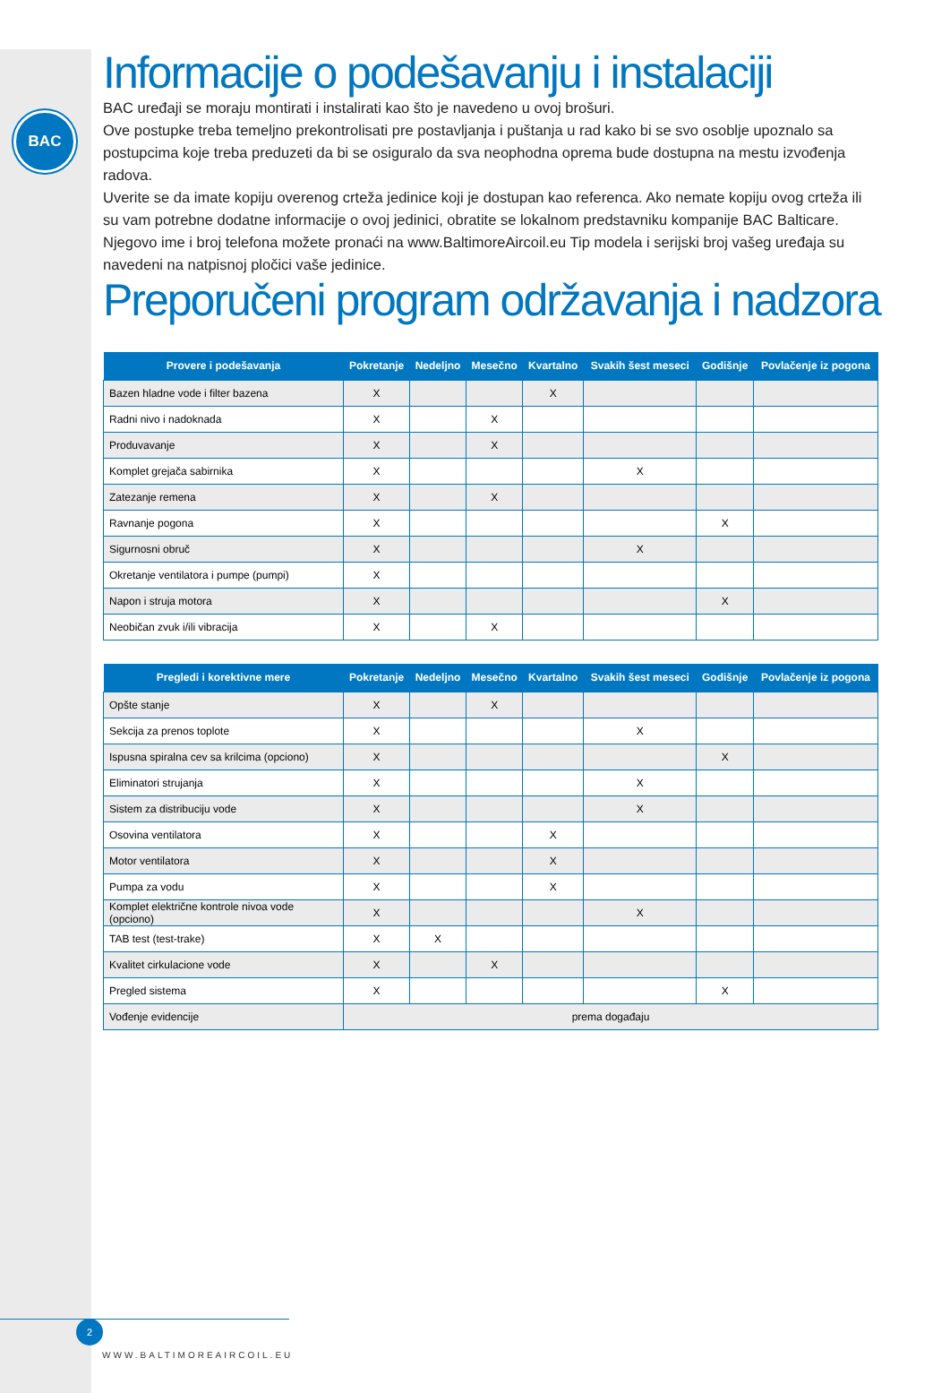BAC
Informacije o podešavanju i instalaciji
BAC uređaji se moraju montirati i instalirati kao što je navedeno u ovoj brošuri.
Ove postupke treba temeljno prekontrolisati pre postavljanja i puštanja u rad kako bi se svo osoblje upoznalo sa postupcima koje treba preduzeti da bi se osiguralo da sva neophodna oprema bude dostupna na mestu izvođenja radova.
Uverite se da imate kopiju overenog crteža jedinice koji je dostupan kao referenca. Ako nemate kopiju ovog crteža ili su vam potrebne dodatne informacije o ovoj jedinici, obratite se lokalnom predstavniku kompanije BAC Balticare. Njegovo ime i broj telefona možete pronaći na www.BaltimoreAircoil.eu Tip modela i serijski broj vašeg uređaja su navedeni na natpisnoj pločici vaše jedinice.
Preporučeni program održavanja i nadzora
| Provere i podešavanja | Pokretanje | Nedeljno | Mesečno | Kvartalno | Svakih šest meseci | Godišnje | Povlačenje iz pogona |
| --- | --- | --- | --- | --- | --- | --- | --- |
| Bazen hladne vode i filter bazena | X | | | X | | | |
| Radni nivo i nadoknada | X | | X | | | | |
| Produvavanje | X | | X | | | | |
| Komplet grejača sabirnika | X | | | | X | | |
| Zatezanje remena | X | | X | | | | |
| Ravnanje pogona | X | | | | | X | |
| Sigurnosni obruč | X | | | | X | | |
| Okretanje ventilatora i pumpe (pumpi) | X | | | | | | |
| Napon i struja motora | X | | | | | X | |
| Neobičan zvuk i/ili vibracija | X | | X | | | | |
| Pregledi i korektivne mere | Pokretanje | Nedeljno | Mesečno | Kvartalno | Svakih šest meseci | Godišnje | Povlačenje iz pogona |
| --- | --- | --- | --- | --- | --- | --- | --- |
| Opšte stanje | X | | X | | | | |
| Sekcija za prenos toplote | X | | | | X | | |
| Ispusna spiralna cev sa krilcima (opciono) | X | | | | | X | |
| Eliminatori strujanja | X | | | | X | | |
| Sistem za distribuciju vode | X | | | | X | | |
| Osovina ventilatora | X | | | X | | | |
| Motor ventilatora | X | | | X | | | |
| Pumpa za vodu | X | | | X | | | |
| Komplet električne kontrole nivoa vode (opciono) | X | | | | X | | |
| TAB test (test-trake) | X | X | | | | | |
| Kvalitet cirkulacione vode | X | | X | | | | |
| Pregled sistema | X | | | | | X | |
| Vođenje evidencije | prema događaju | | | | | | |
2
WWW.BALTIMOREAIRCOIL.EU